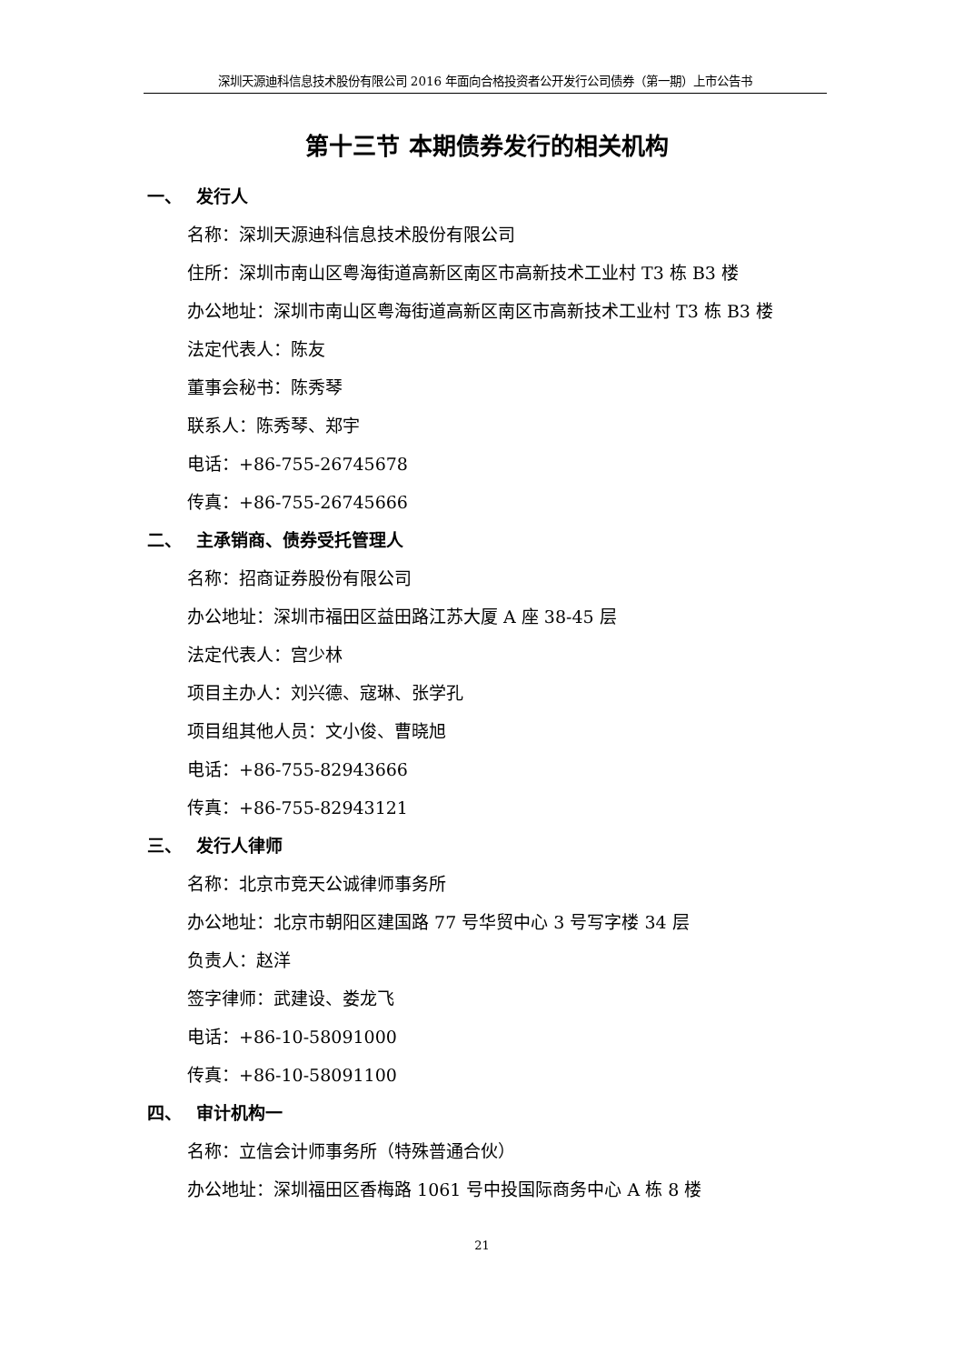深圳天源迪科信息技术股份有限公司 2016 年面向合格投资者公开发行公司债券（第一期）上市公告书
第十三节 本期债券发行的相关机构
一、 发行人
名称：深圳天源迪科信息技术股份有限公司
住所：深圳市南山区粤海街道高新区南区市高新技术工业村 T3 栋 B3 楼
办公地址：深圳市南山区粤海街道高新区南区市高新技术工业村 T3 栋 B3 楼
法定代表人：陈友
董事会秘书：陈秀琴
联系人：陈秀琴、郑宇
电话：+86-755-26745678
传真：+86-755-26745666
二、 主承销商、债券受托管理人
名称：招商证券股份有限公司
办公地址：深圳市福田区益田路江苏大厦 A 座 38-45 层
法定代表人：宫少林
项目主办人：刘兴德、寇琳、张学孔
项目组其他人员：文小俊、曹晓旭
电话：+86-755-82943666
传真：+86-755-82943121
三、 发行人律师
名称：北京市竞天公诚律师事务所
办公地址：北京市朝阳区建国路 77 号华贸中心 3 号写字楼 34 层
负责人：赵洋
签字律师：武建设、娄龙飞
电话：+86-10-58091000
传真：+86-10-58091100
四、 审计机构一
名称：立信会计师事务所（特殊普通合伙）
办公地址：深圳福田区香梅路 1061 号中投国际商务中心 A 栋 8 楼
21